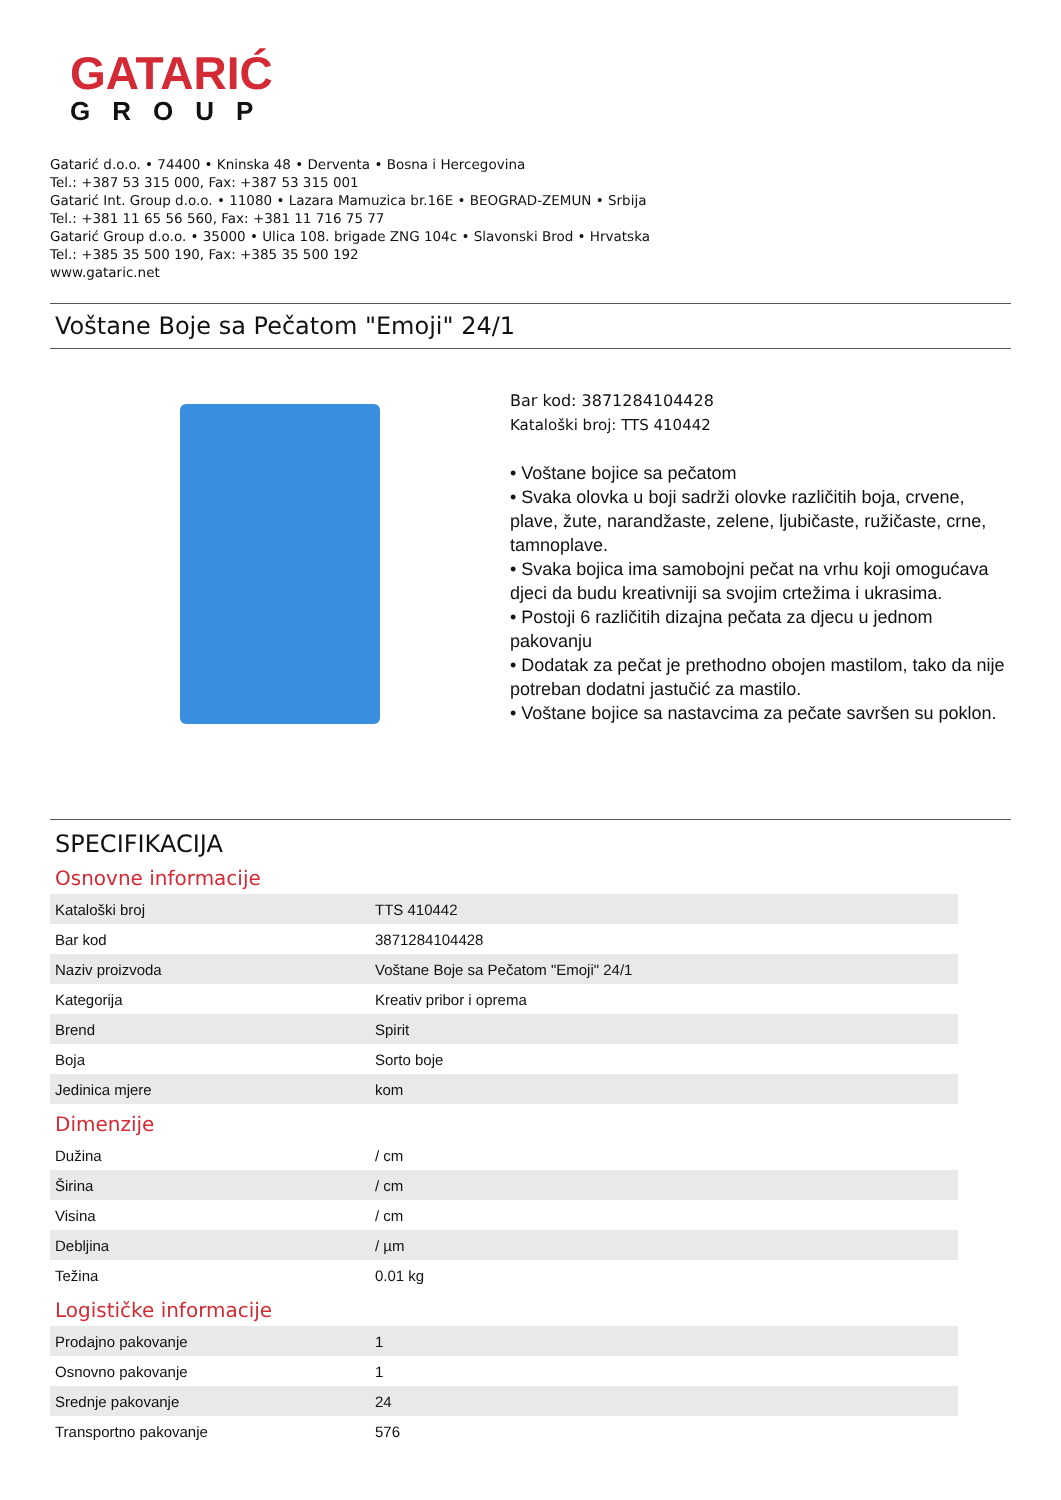GATARIĆ
GROUP
Gatarić d.o.o. • 74400 • Kninska 48 • Derventa • Bosna i Hercegovina
Tel.: +387 53 315 000, Fax: +387 53 315 001
Gatarić Int. Group d.o.o. • 11080 • Lazara Mamuzica br.16E • BEOGRAD-ZEMUN • Srbija
Tel.: +381 11 65 56 560, Fax: +381 11 716 75 77
Gatarić Group d.o.o. • 35000 • Ulica 108. brigade ZNG 104c • Slavonski Brod • Hrvatska
Tel.: +385 35 500 190, Fax: +385 35 500 192
www.gataric.net
Voštane Boje sa Pečatom "Emoji" 24/1
Bar kod: 3871284104428
Kataloški broj: TTS 410442
• Voštane bojice sa pečatom
• Svaka olovka u boji sadrži olovke različitih boja, crvene, plave, žute, narandžaste, zelene, ljubičaste, ružičaste, crne, tamnoplave.
• Svaka bojica ima samobojni pečat na vrhu koji omogućava djeci da budu kreativniji sa svojim crtežima i ukrasima.
• Postoji 6 različitih dizajna pečata za djecu u jednom pakovanju
• Dodatak za pečat je prethodno obojen mastilom, tako da nije potreban dodatni jastučić za mastilo.
• Voštane bojice sa nastavcima za pečate savršen su poklon.
SPECIFIKACIJA
Osnovne informacije
| Kataloški broj | TTS 410442 |
| Bar kod | 3871284104428 |
| Naziv proizvoda | Voštane Boje sa Pečatom "Emoji" 24/1 |
| Kategorija | Kreativ pribor i oprema |
| Brend | Spirit |
| Boja | Sorto boje |
| Jedinica mjere | kom |
Dimenzije
| Dužina | / cm |
| Širina | / cm |
| Visina | / cm |
| Debljina | / µm |
| Težina | 0.01 kg |
Logističke informacije
| Prodajno pakovanje | 1 |
| Osnovno pakovanje | 1 |
| Srednje pakovanje | 24 |
| Transportno pakovanje | 576 |